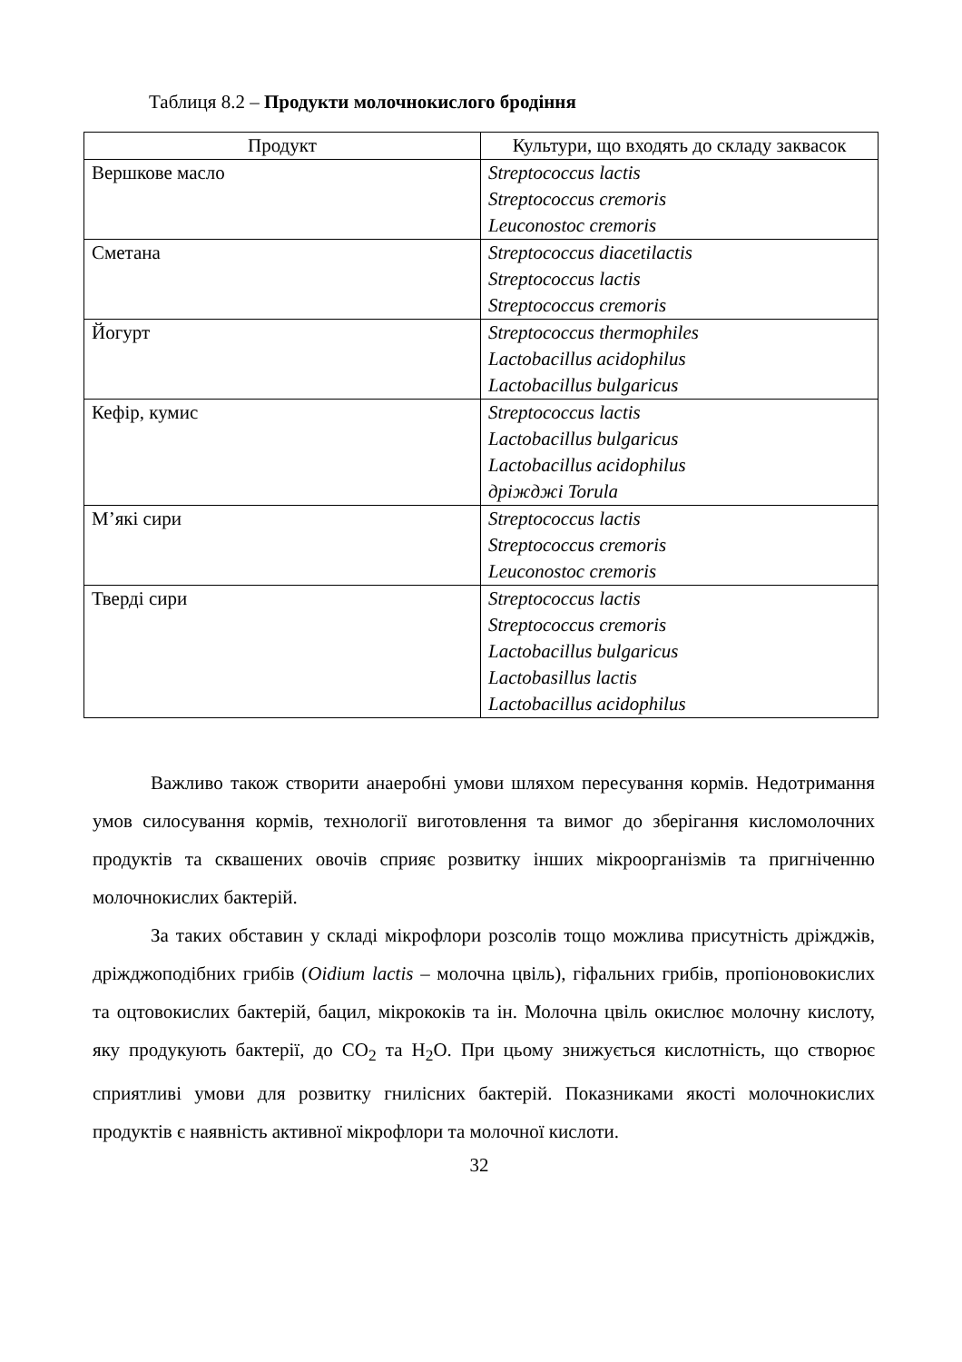Таблиця 8.2 – Продукти молочнокислого бродіння
| Продукт | Культури, що входять до складу заквасок |
| --- | --- |
| Вершкове масло | Streptococcus lactis Streptococcus cremoris Leuconostoc cremoris |
| Сметана | Streptococcus diacetilactis Streptococcus lactis Streptococcus cremoris |
| Йогурт | Streptococcus thermophiles Lactobacillus acidophilus Lactobacillus bulgaricus |
| Кефір, кумис | Streptococcus lactis Lactobacillus bulgaricus Lactobacillus acidophilus дріжджі Torula |
| М’які сири | Streptococcus lactis Streptococcus cremoris Leuconostoc cremoris |
| Тверді сири | Streptococcus lactis Streptococcus cremoris Lactobacillus bulgaricus Lactobasillus lactis Lactobacillus acidophilus |
Важливо також створити анаеробні умови шляхом пересування кормів. Недотримання умов силосування кормів, технології виготовлення та вимог до зберігання кисломолочних продуктів та сквашених овочів сприяє розвитку інших мікроорганізмів та пригніченню молочнокислих бактерій.
За таких обставин у складі мікрофлори розсолів тощо можлива присутність дріжджів, дріжджоподібних грибів (Oidium lactis – молочна цвіль), гіфальних грибів, пропіоновокислих та оцтовокислих бактерій, бацил, мікрококів та ін. Молочна цвіль окислює молочну кислоту, яку продукують бактерії, до CO<sub>2</sub> та H<sub>2</sub>O. При цьому знижується кислотність, що створює сприятливі умови для розвитку гнилісних бактерій. Показниками якості молочнокислих продуктів є наявність активної мікрофлори та молочної кислоти.
32